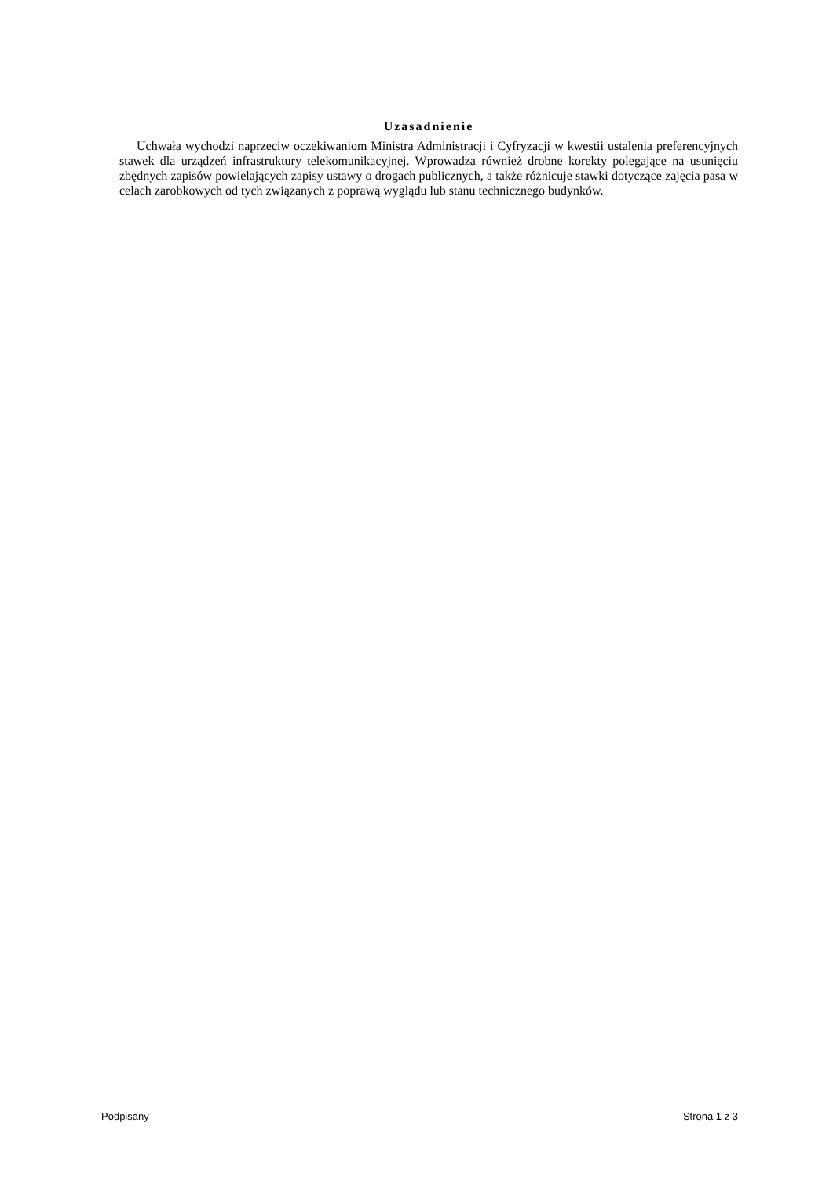Uzasadnienie
Uchwała wychodzi naprzeciw oczekiwaniom Ministra Administracji i Cyfryzacji w kwestii ustalenia preferencyjnych stawek dla urządzeń infrastruktury telekomunikacyjnej. Wprowadza również drobne korekty polegające na usunięciu zbędnych zapisów powielających zapisy ustawy o drogach publicznych, a także różnicuje stawki dotyczące zajęcia pasa w celach zarobkowych od tych związanych z poprawą wyglądu lub stanu technicznego budynków.
Podpisany Strona 1 z 3